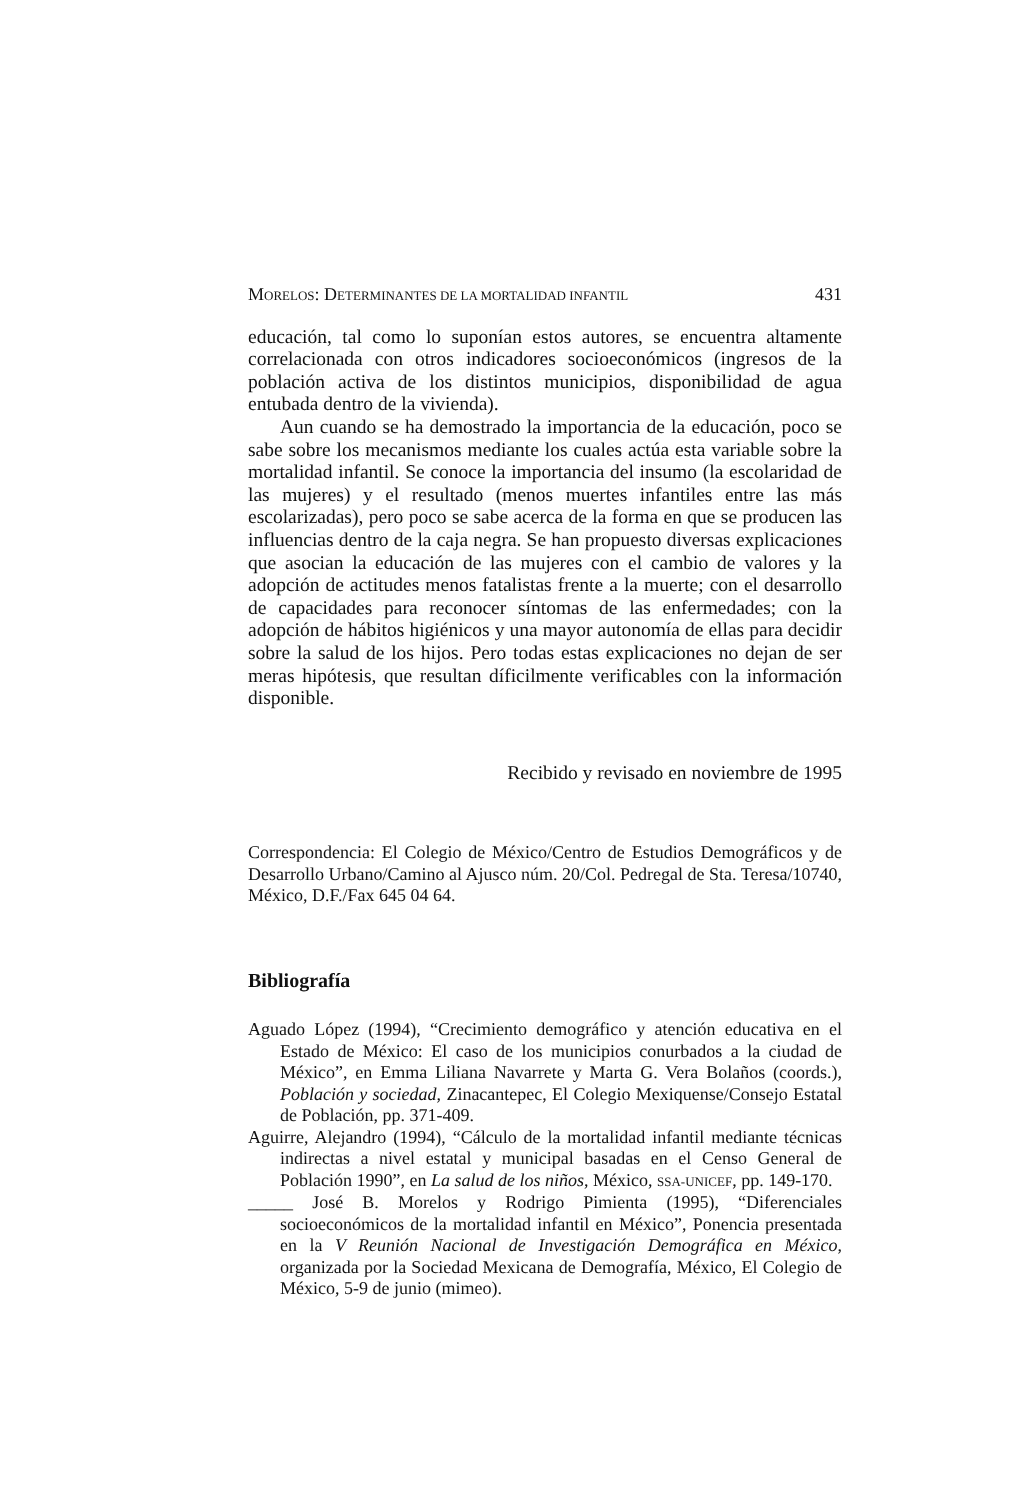MORELOS: DETERMINANTES DE LA MORTALIDAD INFANTIL 431
educación, tal como lo suponían estos autores, se encuentra altamente correlacionada con otros indicadores socioeconómicos (ingresos de la población activa de los distintos municipios, disponibilidad de agua entubada dentro de la vivienda).
Aun cuando se ha demostrado la importancia de la educación, poco se sabe sobre los mecanismos mediante los cuales actúa esta variable sobre la mortalidad infantil. Se conoce la importancia del insumo (la escolaridad de las mujeres) y el resultado (menos muertes infantiles entre las más escolarizadas), pero poco se sabe acerca de la forma en que se producen las influencias dentro de la caja negra. Se han propuesto diversas explicaciones que asocian la educación de las mujeres con el cambio de valores y la adopción de actitudes menos fatalistas frente a la muerte; con el desarrollo de capacidades para reconocer síntomas de las enfermedades; con la adopción de hábitos higiénicos y una mayor autonomía de ellas para decidir sobre la salud de los hijos. Pero todas estas explicaciones no dejan de ser meras hipótesis, que resultan díficilmente verificables con la información disponible.
Recibido y revisado en noviembre de 1995
Correspondencia: El Colegio de México/Centro de Estudios Demográficos y de Desarrollo Urbano/Camino al Ajusco núm. 20/Col. Pedregal de Sta. Teresa/10740, México, D.F./Fax 645 04 64.
Bibliografía
Aguado López (1994), “Crecimiento demográfico y atención educativa en el Estado de México: El caso de los municipios conurbados a la ciudad de México”, en Emma Liliana Navarrete y Marta G. Vera Bolaños (coords.), Población y sociedad, Zinacantepec, El Colegio Mexiquense/Consejo Estatal de Población, pp. 371-409.
Aguirre, Alejandro (1994), “Cálculo de la mortalidad infantil mediante técnicas indirectas a nivel estatal y municipal basadas en el Censo General de Población 1990”, en La salud de los niños, México, SSA-UNICEF, pp. 149-170.
_____ José B. Morelos y Rodrigo Pimienta (1995), “Diferenciales socioeconómicos de la mortalidad infantil en México”, Ponencia presentada en la V Reunión Nacional de Investigación Demográfica en México, organizada por la Sociedad Mexicana de Demografía, México, El Colegio de México, 5-9 de junio (mimeo).